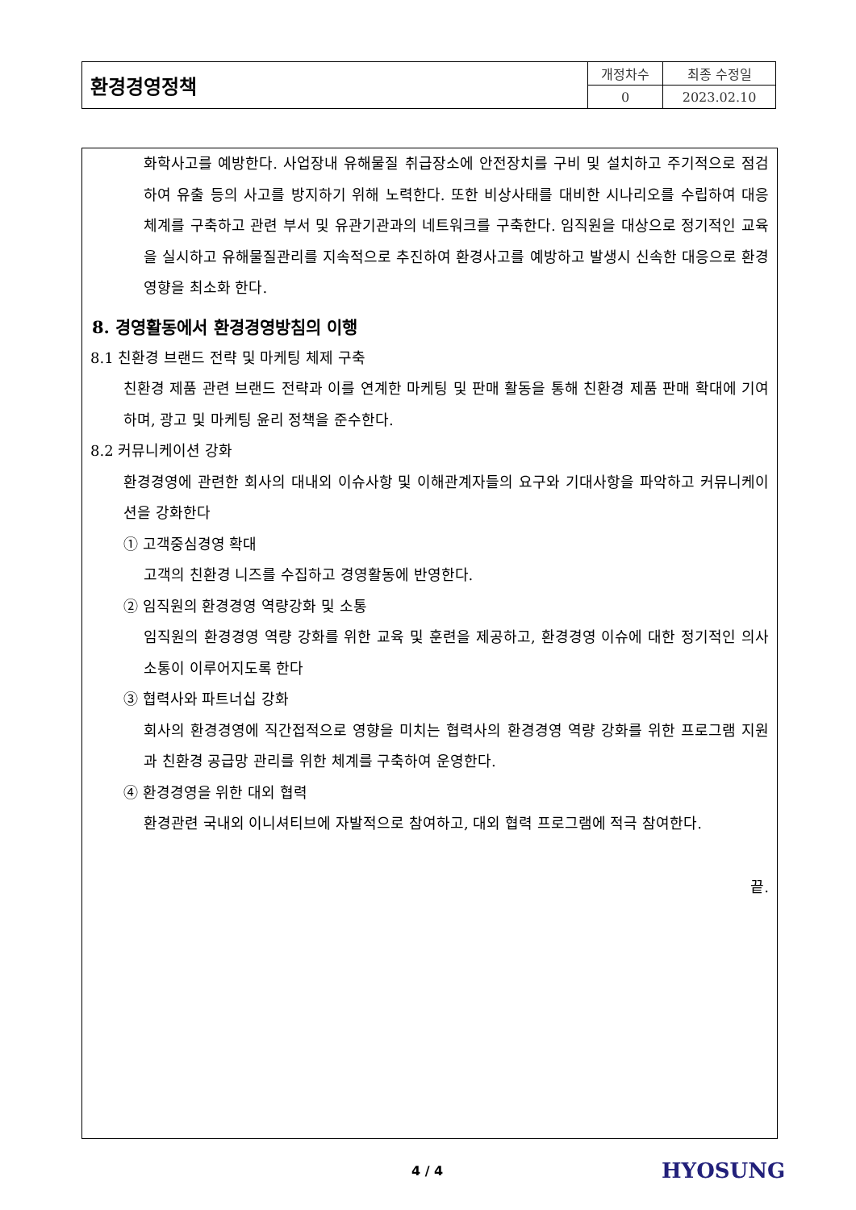| 환경경영정책 | 개정차수 | 최종 수정일 |
| | 0 | 2023.02.10 |
화학사고를 예방한다. 사업장내 유해물질 취급장소에 안전장치를 구비 및 설치하고 주기적으로 점검하여 유출 등의 사고를 방지하기 위해 노력한다. 또한 비상사태를 대비한 시나리오를 수립하여 대응 체계를 구축하고 관련 부서 및 유관기관과의 네트워크를 구축한다. 임직원을 대상으로 정기적인 교육을 실시하고 유해물질관리를 지속적으로 추진하여 환경사고를 예방하고 발생시 신속한 대응으로 환경영향을 최소화 한다.
8. 경영활동에서 환경경영방침의 이행
8.1 친환경 브랜드 전략 및 마케팅 체제 구축
친환경 제품 관련 브랜드 전략과 이를 연계한 마케팅 및 판매 활동을 통해 친환경 제품 판매 확대에 기여하며, 광고 및 마케팅 윤리 정책을 준수한다.
8.2 커뮤니케이션 강화
환경경영에 관련한 회사의 대내외 이슈사항 및 이해관계자들의 요구와 기대사항을 파악하고 커뮤니케이션을 강화한다
① 고객중심경영 확대
고객의 친환경 니즈를 수집하고 경영활동에 반영한다.
② 임직원의 환경경영 역량강화 및 소통
임직원의 환경경영 역량 강화를 위한 교육 및 훈련을 제공하고, 환경경영 이슈에 대한 정기적인 의사소통이 이루어지도록 한다
③ 협력사와 파트너십 강화
회사의 환경경영에 직간접적으로 영향을 미치는 협력사의 환경경영 역량 강화를 위한 프로그램 지원과 친환경 공급망 관리를 위한 체계를 구축하여 운영한다.
④ 환경경영을 위한 대외 협력
환경관련 국내외 이니셔티브에 자발적으로 참여하고, 대외 협력 프로그램에 적극 참여한다.
끝.
4 / 4 HYOSUNG